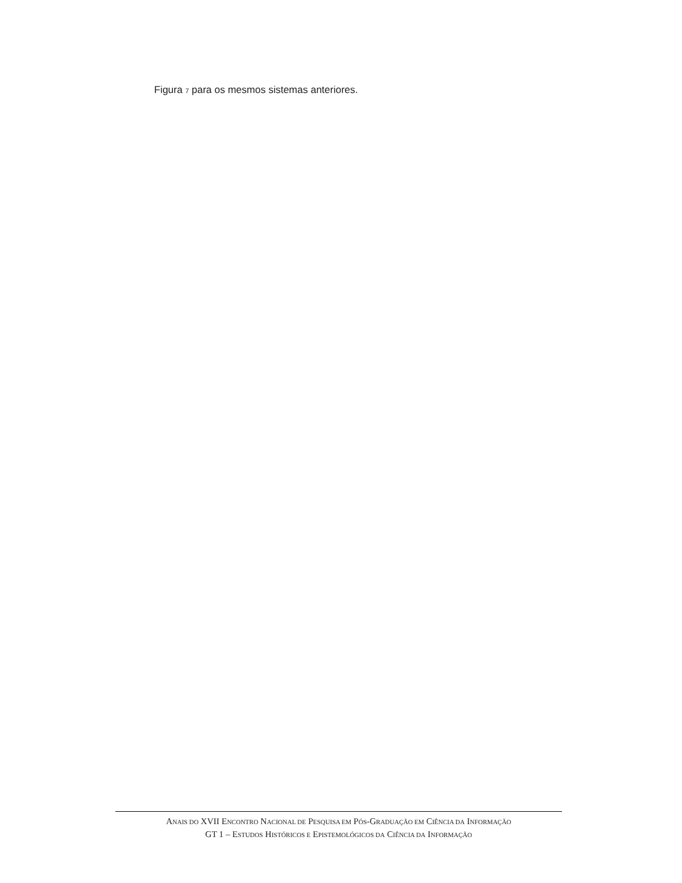Figura 7 para os mesmos sistemas anteriores.
ANAIS DO XVII ENCONTRO NACIONAL DE PESQUISA EM PÓS-GRADUAÇÃO EM CIÊNCIA DA INFORMAÇÃO
GT 1 – ESTUDOS HISTÓRICOS E EPISTEMOLÓGICOS DA CIÊNCIA DA INFORMAÇÃO